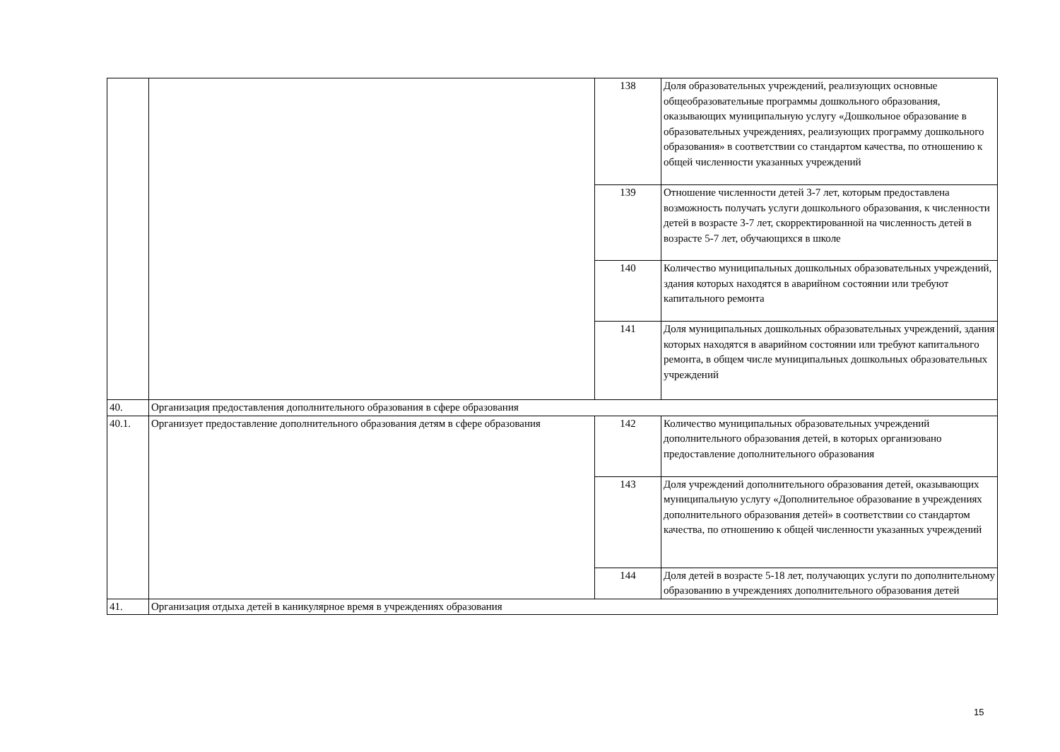| | | 138 | Доля образовательных учреждений, реализующих основные общеобразовательные программы дошкольного образования, оказывающих муниципальную услугу «Дошкольное образование в образовательных учреждениях, реализующих программу дошкольного образования» в соответствии со стандартом качества, по отношению к общей численности указанных учреждений |
| | | 139 | Отношение численности детей 3-7 лет, которым предоставлена возможность получать услуги дошкольного образования, к численности детей в возрасте 3-7 лет, скорректированной на численность детей в возрасте 5-7 лет, обучающихся в школе |
| | | 140 | Количество муниципальных дошкольных образовательных учреждений, здания которых находятся в аварийном состоянии или требуют капитального ремонта |
| | | 141 | Доля муниципальных дошкольных образовательных учреждений, здания которых находятся в аварийном состоянии или требуют капитального ремонта, в общем числе муниципальных дошкольных образовательных учреждений |
| 40. | Организация предоставления дополнительного образования в сфере образования | | |
| 40.1. | Организует предоставление дополнительного образования детям в сфере образования | 142 | Количество муниципальных образовательных учреждений дополнительного образования детей, в которых организовано предоставление дополнительного образования |
| | | 143 | Доля учреждений дополнительного образования детей, оказывающих муниципальную услугу «Дополнительное образование в учреждениях дополнительного образования детей» в соответствии со стандартом качества, по отношению к общей численности указанных учреждений |
| | | 144 | Доля детей в возрасте 5-18 лет, получающих услуги по дополнительному образованию в учреждениях дополнительного образования детей |
| 41. | Организация отдыха детей в каникулярное время в учреждениях образования | | |
15